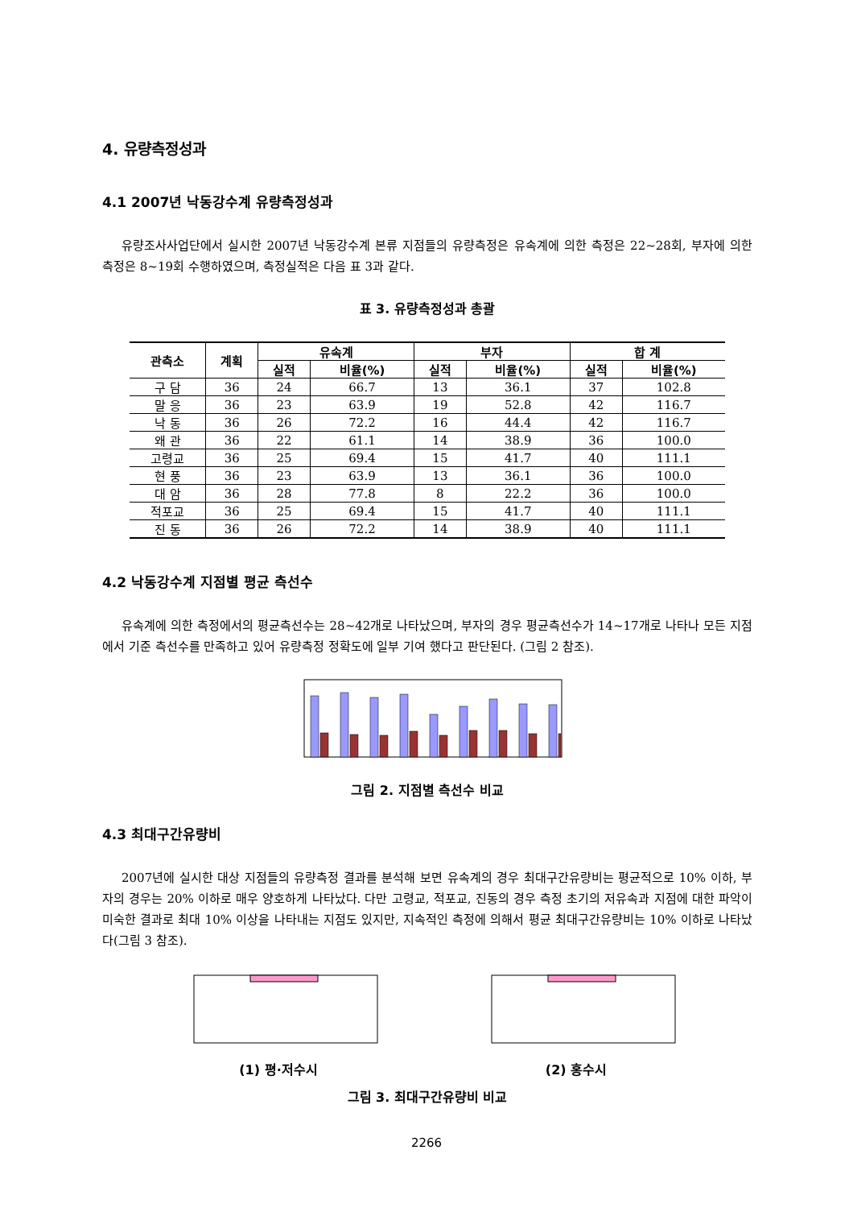4. 유량측정성과
4.1 2007년 낙동강수계 유량측정성과
유량조사사업단에서 실시한 2007년 낙동강수계 본류 지점들의 유량측정은 유속계에 의한 측정은 22~28회, 부자에 의한 측정은 8~19회 수행하였으며, 측정실적은 다음 표 3과 같다.
표 3. 유량측정성과 총괄
| 관측소 | 계획 | 유속계 | | 부자 | | 합 계 | |
| --- | --- | --- | --- | --- | --- | --- | --- |
| | | 실적 | 비율(%) | 실적 | 비율(%) | 실적 | 비율(%) |
| 구 담 | 36 | 24 | 66.7 | 13 | 36.1 | 37 | 102.8 |
| 말 응 | 36 | 23 | 63.9 | 19 | 52.8 | 42 | 116.7 |
| 낙 동 | 36 | 26 | 72.2 | 16 | 44.4 | 42 | 116.7 |
| 왜 관 | 36 | 22 | 61.1 | 14 | 38.9 | 36 | 100.0 |
| 고령교 | 36 | 25 | 69.4 | 15 | 41.7 | 40 | 111.1 |
| 현 풍 | 36 | 23 | 63.9 | 13 | 36.1 | 36 | 100.0 |
| 대 암 | 36 | 28 | 77.8 | 8 | 22.2 | 36 | 100.0 |
| 적포교 | 36 | 25 | 69.4 | 15 | 41.7 | 40 | 111.1 |
| 진 동 | 36 | 26 | 72.2 | 14 | 38.9 | 40 | 111.1 |
4.2 낙동강수계 지점별 평균 측선수
유속계에 의한 측정에서의 평균측선수는 28~42개로 나타났으며, 부자의 경우 평균측선수가 14~17개로 나타나 모든 지점에서 기준 측선수를 만족하고 있어 유량측정 정확도에 일부 기여 했다고 판단된다. (그림 2 참조).
그림 2. 지점별 측선수 비교
4.3 최대구간유량비
2007년에 실시한 대상 지점들의 유량측정 결과를 분석해 보면 유속계의 경우 최대구간유량비는 평균적으로 10% 이하, 부자의 경우는 20% 이하로 매우 양호하게 나타났다. 다만 고령교, 적포교, 진동의 경우 측정 초기의 저유속과 지점에 대한 파악이 미숙한 결과로 최대 10% 이상을 나타내는 지점도 있지만, 지속적인 측정에 의해서 평균 최대구간유량비는 10% 이하로 나타났다(그림 3 참조).
(1) 평·저수시 (2) 홍수시
그림 3. 최대구간유량비 비교
2266